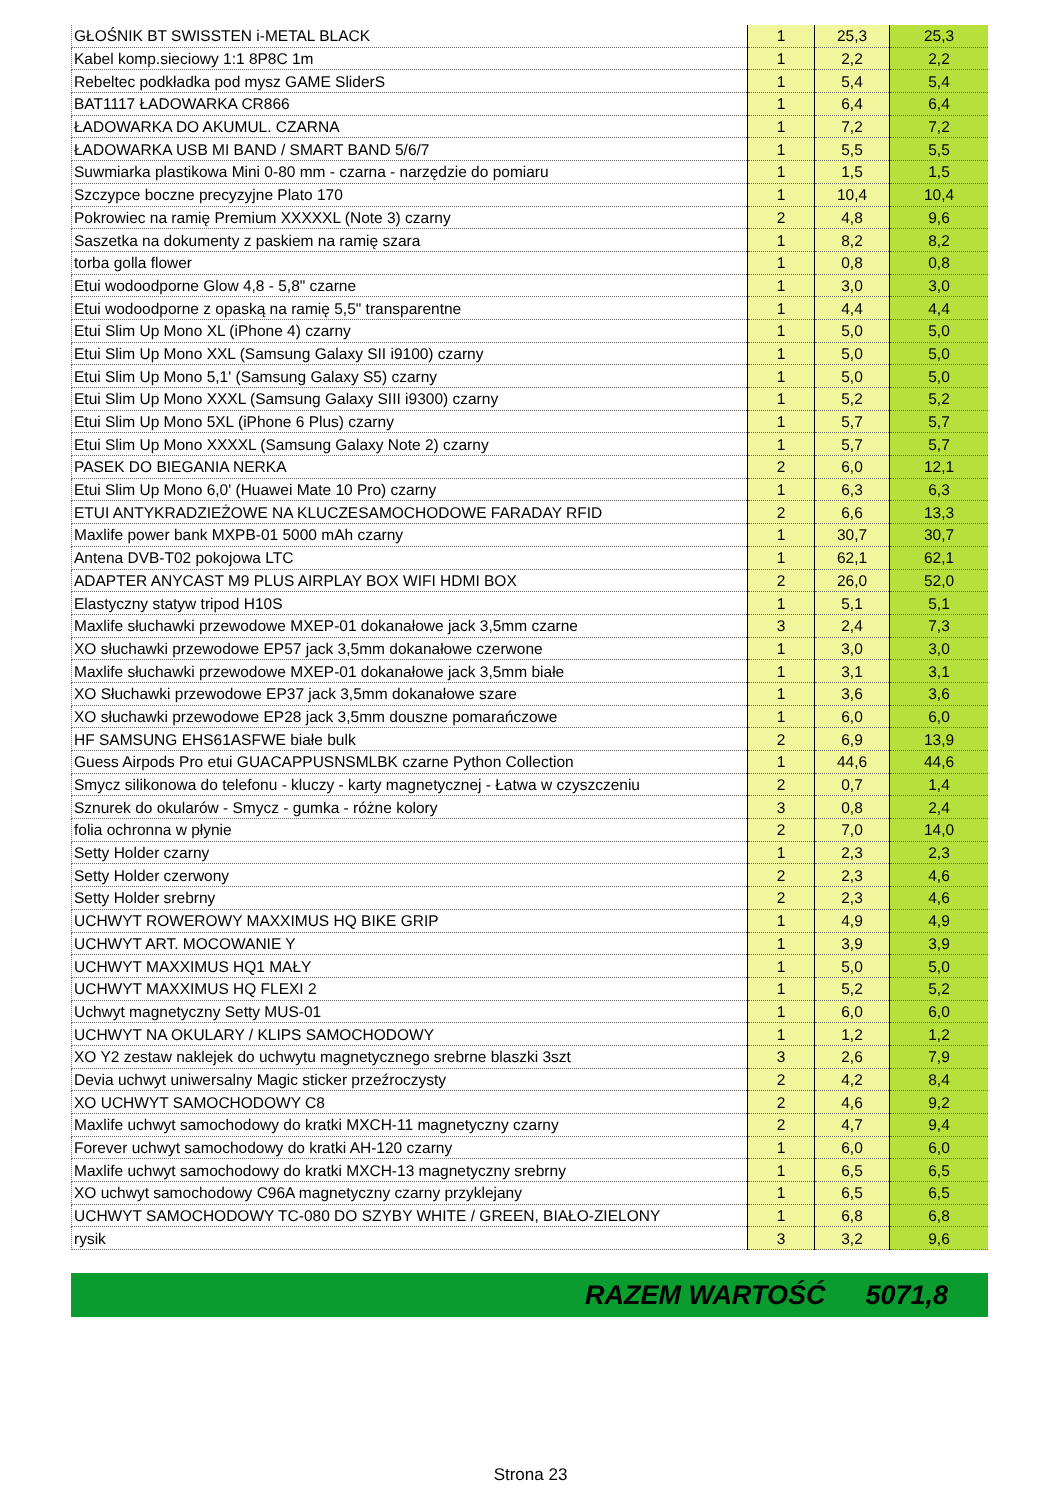| GŁOŚNIK BT SWISSTEN i-METAL BLACK | 1 | 25,3 | 25,3 |
| Kabel komp.sieciowy 1:1 8P8C 1m | 1 | 2,2 | 2,2 |
| Rebeltec podkładka pod mysz GAME SliderS | 1 | 5,4 | 5,4 |
| BAT1117 ŁADOWARKA CR866 | 1 | 6,4 | 6,4 |
| ŁADOWARKA DO AKUMUL. CZARNA | 1 | 7,2 | 7,2 |
| ŁADOWARKA USB MI BAND / SMART BAND 5/6/7 | 1 | 5,5 | 5,5 |
| Suwmiarka plastikowa Mini 0-80 mm - czarna - narzędzie do pomiaru | 1 | 1,5 | 1,5 |
| Szczypce boczne precyzyjne Plato 170 | 1 | 10,4 | 10,4 |
| Pokrowiec na ramię Premium XXXXXL (Note 3) czarny | 2 | 4,8 | 9,6 |
| Saszetka na dokumenty z paskiem na ramię szara | 1 | 8,2 | 8,2 |
| torba golla flower | 1 | 0,8 | 0,8 |
| Etui wodoodporne Glow 4,8 - 5,8" czarne | 1 | 3,0 | 3,0 |
| Etui wodoodporne z opaską na ramię 5,5" transparentne | 1 | 4,4 | 4,4 |
| Etui Slim Up Mono XL (iPhone 4) czarny | 1 | 5,0 | 5,0 |
| Etui Slim Up Mono XXL (Samsung Galaxy SII i9100) czarny | 1 | 5,0 | 5,0 |
| Etui Slim Up Mono 5,1' (Samsung Galaxy S5) czarny | 1 | 5,0 | 5,0 |
| Etui Slim Up Mono XXXL (Samsung Galaxy SIII i9300) czarny | 1 | 5,2 | 5,2 |
| Etui Slim Up Mono 5XL (iPhone 6 Plus) czarny | 1 | 5,7 | 5,7 |
| Etui Slim Up Mono XXXXL (Samsung Galaxy Note 2) czarny | 1 | 5,7 | 5,7 |
| PASEK DO BIEGANIA NERKA | 2 | 6,0 | 12,1 |
| Etui Slim Up Mono 6,0' (Huawei Mate 10 Pro) czarny | 1 | 6,3 | 6,3 |
| ETUI ANTYKRADZIEŻOWE NA KLUCZESAMOCHODOWE FARADAY RFID | 2 | 6,6 | 13,3 |
| Maxlife power bank MXPB-01 5000 mAh czarny | 1 | 30,7 | 30,7 |
| Antena DVB-T02 pokojowa LTC | 1 | 62,1 | 62,1 |
| ADAPTER ANYCAST M9 PLUS AIRPLAY BOX WIFI HDMI BOX | 2 | 26,0 | 52,0 |
| Elastyczny statyw tripod H10S | 1 | 5,1 | 5,1 |
| Maxlife słuchawki przewodowe MXEP-01 dokanałowe jack 3,5mm czarne | 3 | 2,4 | 7,3 |
| XO słuchawki przewodowe EP57 jack 3,5mm dokanałowe czerwone | 1 | 3,0 | 3,0 |
| Maxlife słuchawki przewodowe MXEP-01 dokanałowe jack 3,5mm białe | 1 | 3,1 | 3,1 |
| XO Słuchawki przewodowe EP37 jack 3,5mm dokanałowe szare | 1 | 3,6 | 3,6 |
| XO słuchawki przewodowe EP28 jack 3,5mm douszne pomarańczowe | 1 | 6,0 | 6,0 |
| HF SAMSUNG EHS61ASFWE białe bulk | 2 | 6,9 | 13,9 |
| Guess Airpods Pro etui GUACAPPUSNSMLBK czarne Python Collection | 1 | 44,6 | 44,6 |
| Smycz silikonowa do telefonu - kluczy - karty magnetycznej - Łatwa w czyszczeniu | 2 | 0,7 | 1,4 |
| Sznurek do okularów - Smycz - gumka - różne kolory | 3 | 0,8 | 2,4 |
| folia ochronna w płynie | 2 | 7,0 | 14,0 |
| Setty Holder czarny | 1 | 2,3 | 2,3 |
| Setty Holder czerwony | 2 | 2,3 | 4,6 |
| Setty Holder srebrny | 2 | 2,3 | 4,6 |
| UCHWYT ROWEROWY MAXXIMUS HQ BIKE GRIP | 1 | 4,9 | 4,9 |
| UCHWYT ART. MOCOWANIE Y | 1 | 3,9 | 3,9 |
| UCHWYT MAXXIMUS HQ1 MAŁY | 1 | 5,0 | 5,0 |
| UCHWYT MAXXIMUS HQ FLEXI 2 | 1 | 5,2 | 5,2 |
| Uchwyt magnetyczny Setty MUS-01 | 1 | 6,0 | 6,0 |
| UCHWYT NA OKULARY / KLIPS SAMOCHODOWY | 1 | 1,2 | 1,2 |
| XO Y2 zestaw naklejek do uchwytu magnetycznego srebrne blaszki 3szt | 3 | 2,6 | 7,9 |
| Devia uchwyt uniwersalny Magic sticker przeźroczysty | 2 | 4,2 | 8,4 |
| XO UCHWYT SAMOCHODOWY C8 | 2 | 4,6 | 9,2 |
| Maxlife uchwyt samochodowy do kratki MXCH-11 magnetyczny czarny | 2 | 4,7 | 9,4 |
| Forever uchwyt samochodowy do kratki AH-120 czarny | 1 | 6,0 | 6,0 |
| Maxlife uchwyt samochodowy do kratki MXCH-13 magnetyczny srebrny | 1 | 6,5 | 6,5 |
| XO uchwyt samochodowy C96A magnetyczny czarny przyklejany | 1 | 6,5 | 6,5 |
| UCHWYT SAMOCHODOWY TC-080 DO SZYBY WHITE / GREEN, BIAŁO-ZIELONY | 1 | 6,8 | 6,8 |
| rysik | 3 | 3,2 | 9,6 |
RAZEM WARTOŚĆ 5071,8
Strona 23